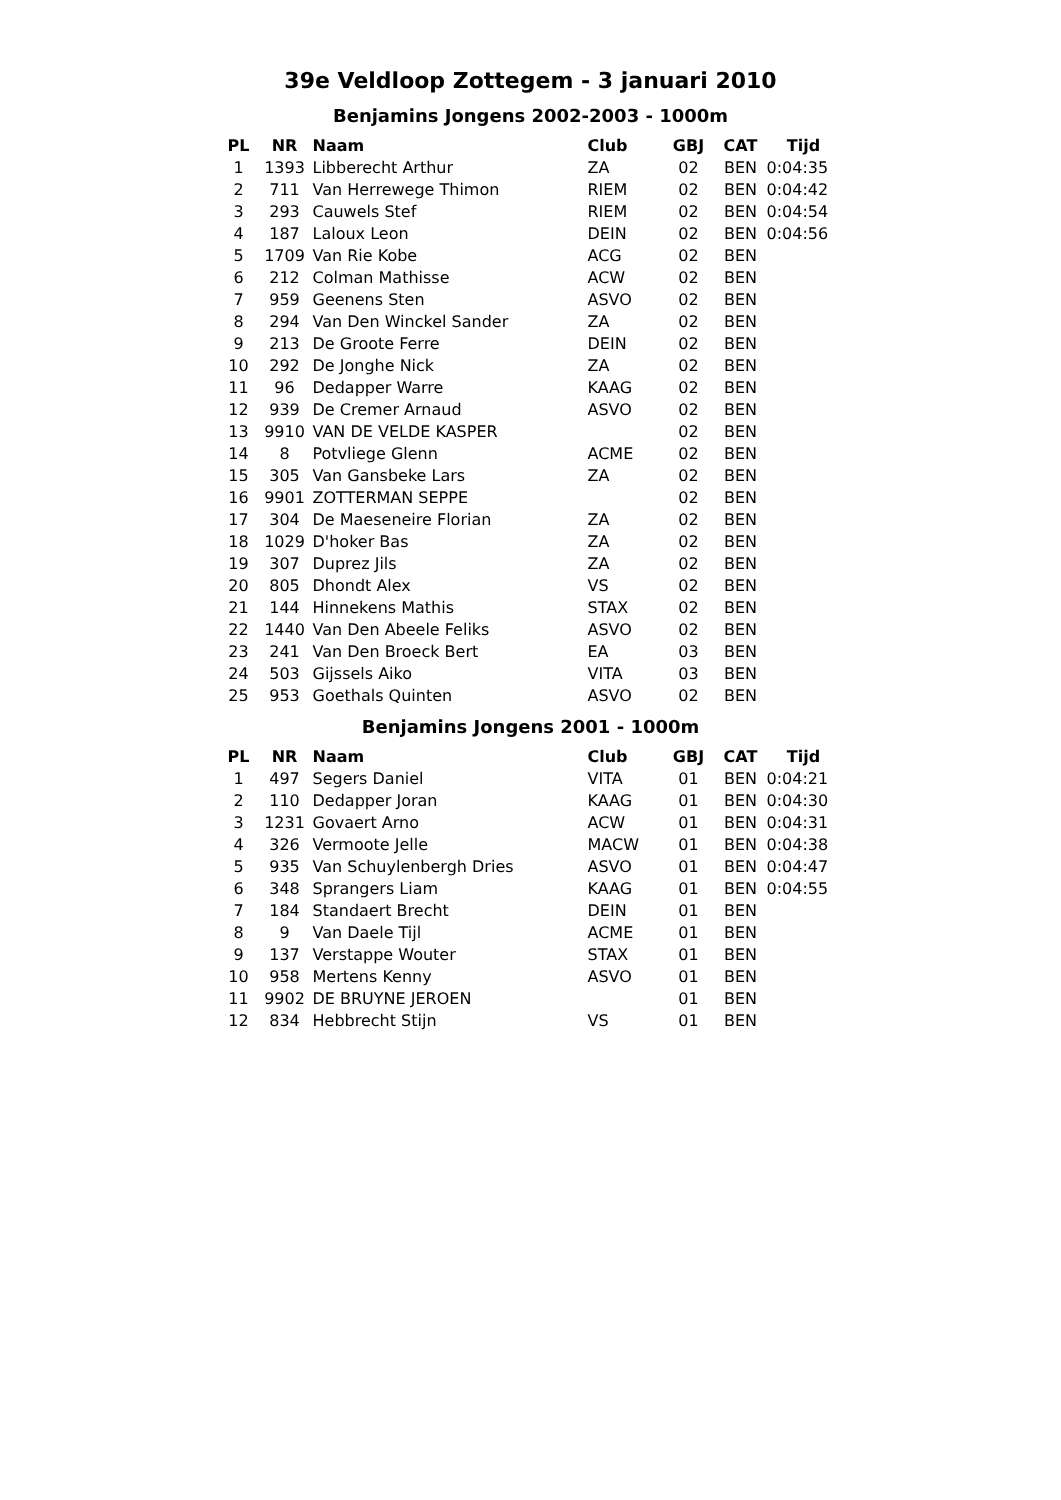39e Veldloop Zottegem - 3 januari 2010
Benjamins Jongens 2002-2003 - 1000m
| PL | NR | Naam | Club | GBJ | CAT | Tijd |
| --- | --- | --- | --- | --- | --- | --- |
| 1 | 1393 | Libberecht Arthur | ZA | 02 | BEN | 0:04:35 |
| 2 | 711 | Van Herrewege Thimon | RIEM | 02 | BEN | 0:04:42 |
| 3 | 293 | Cauwels Stef | RIEM | 02 | BEN | 0:04:54 |
| 4 | 187 | Laloux Leon | DEIN | 02 | BEN | 0:04:56 |
| 5 | 1709 | Van Rie Kobe | ACG | 02 | BEN | |
| 6 | 212 | Colman Mathisse | ACW | 02 | BEN | |
| 7 | 959 | Geenens Sten | ASVO | 02 | BEN | |
| 8 | 294 | Van Den Winckel Sander | ZA | 02 | BEN | |
| 9 | 213 | De Groote Ferre | DEIN | 02 | BEN | |
| 10 | 292 | De Jonghe Nick | ZA | 02 | BEN | |
| 11 | 96 | Dedapper Warre | KAAG | 02 | BEN | |
| 12 | 939 | De Cremer Arnaud | ASVO | 02 | BEN | |
| 13 | 9910 | VAN DE VELDE KASPER | | 02 | BEN | |
| 14 | 8 | Potvliege Glenn | ACME | 02 | BEN | |
| 15 | 305 | Van Gansbeke Lars | ZA | 02 | BEN | |
| 16 | 9901 | ZOTTERMAN SEPPE | | 02 | BEN | |
| 17 | 304 | De Maeseneire Florian | ZA | 02 | BEN | |
| 18 | 1029 | D'hoker Bas | ZA | 02 | BEN | |
| 19 | 307 | Duprez Jils | ZA | 02 | BEN | |
| 20 | 805 | Dhondt Alex | VS | 02 | BEN | |
| 21 | 144 | Hinnekens Mathis | STAX | 02 | BEN | |
| 22 | 1440 | Van Den Abeele Feliks | ASVO | 02 | BEN | |
| 23 | 241 | Van Den Broeck Bert | EA | 03 | BEN | |
| 24 | 503 | Gijssels Aiko | VITA | 03 | BEN | |
| 25 | 953 | Goethals Quinten | ASVO | 02 | BEN | |
Benjamins Jongens 2001 - 1000m
| PL | NR | Naam | Club | GBJ | CAT | Tijd |
| --- | --- | --- | --- | --- | --- | --- |
| 1 | 497 | Segers Daniel | VITA | 01 | BEN | 0:04:21 |
| 2 | 110 | Dedapper Joran | KAAG | 01 | BEN | 0:04:30 |
| 3 | 1231 | Govaert Arno | ACW | 01 | BEN | 0:04:31 |
| 4 | 326 | Vermoote Jelle | MACW | 01 | BEN | 0:04:38 |
| 5 | 935 | Van Schuylenbergh Dries | ASVO | 01 | BEN | 0:04:47 |
| 6 | 348 | Sprangers Liam | KAAG | 01 | BEN | 0:04:55 |
| 7 | 184 | Standaert Brecht | DEIN | 01 | BEN | |
| 8 | 9 | Van Daele Tijl | ACME | 01 | BEN | |
| 9 | 137 | Verstappe Wouter | STAX | 01 | BEN | |
| 10 | 958 | Mertens Kenny | ASVO | 01 | BEN | |
| 11 | 9902 | DE BRUYNE JEROEN | | 01 | BEN | |
| 12 | 834 | Hebbrecht Stijn | VS | 01 | BEN | |